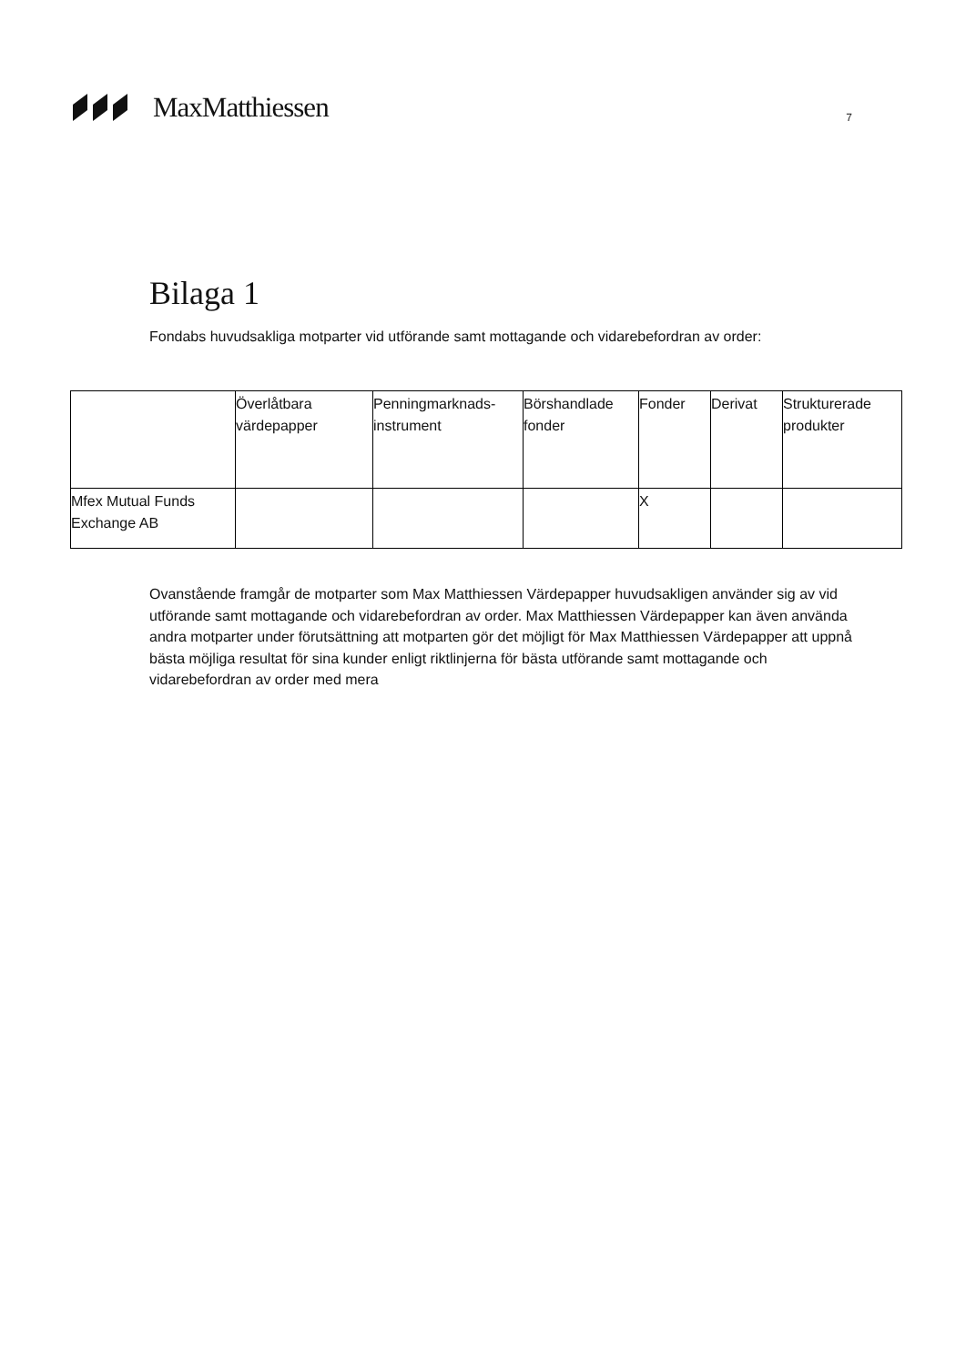MaxMatthiessen
7
Bilaga 1
Fondabs huvudsakliga motparter vid utförande samt mottagande och vidarebefordran av order:
| | Överlåtbara värdepapper | Penningmarknads-instrument | Börshandlade fonder | Fonder | Derivat | Strukturerade produkter |
| --- | --- | --- | --- | --- | --- | --- |
| Mfex Mutual Funds Exchange AB | | | | X | | |
Ovanstående framgår de motparter som Max Matthiessen Värdepapper huvudsakligen använder sig av vid utförande samt mottagande och vidarebefordran av order. Max Matthiessen Värdepapper kan även använda andra motparter under förutsättning att motparten gör det möjligt för Max Matthiessen Värdepapper att uppnå bästa möjliga resultat för sina kunder enligt riktlinjerna för bästa utförande samt mottagande och vidarebefordran av order med mera